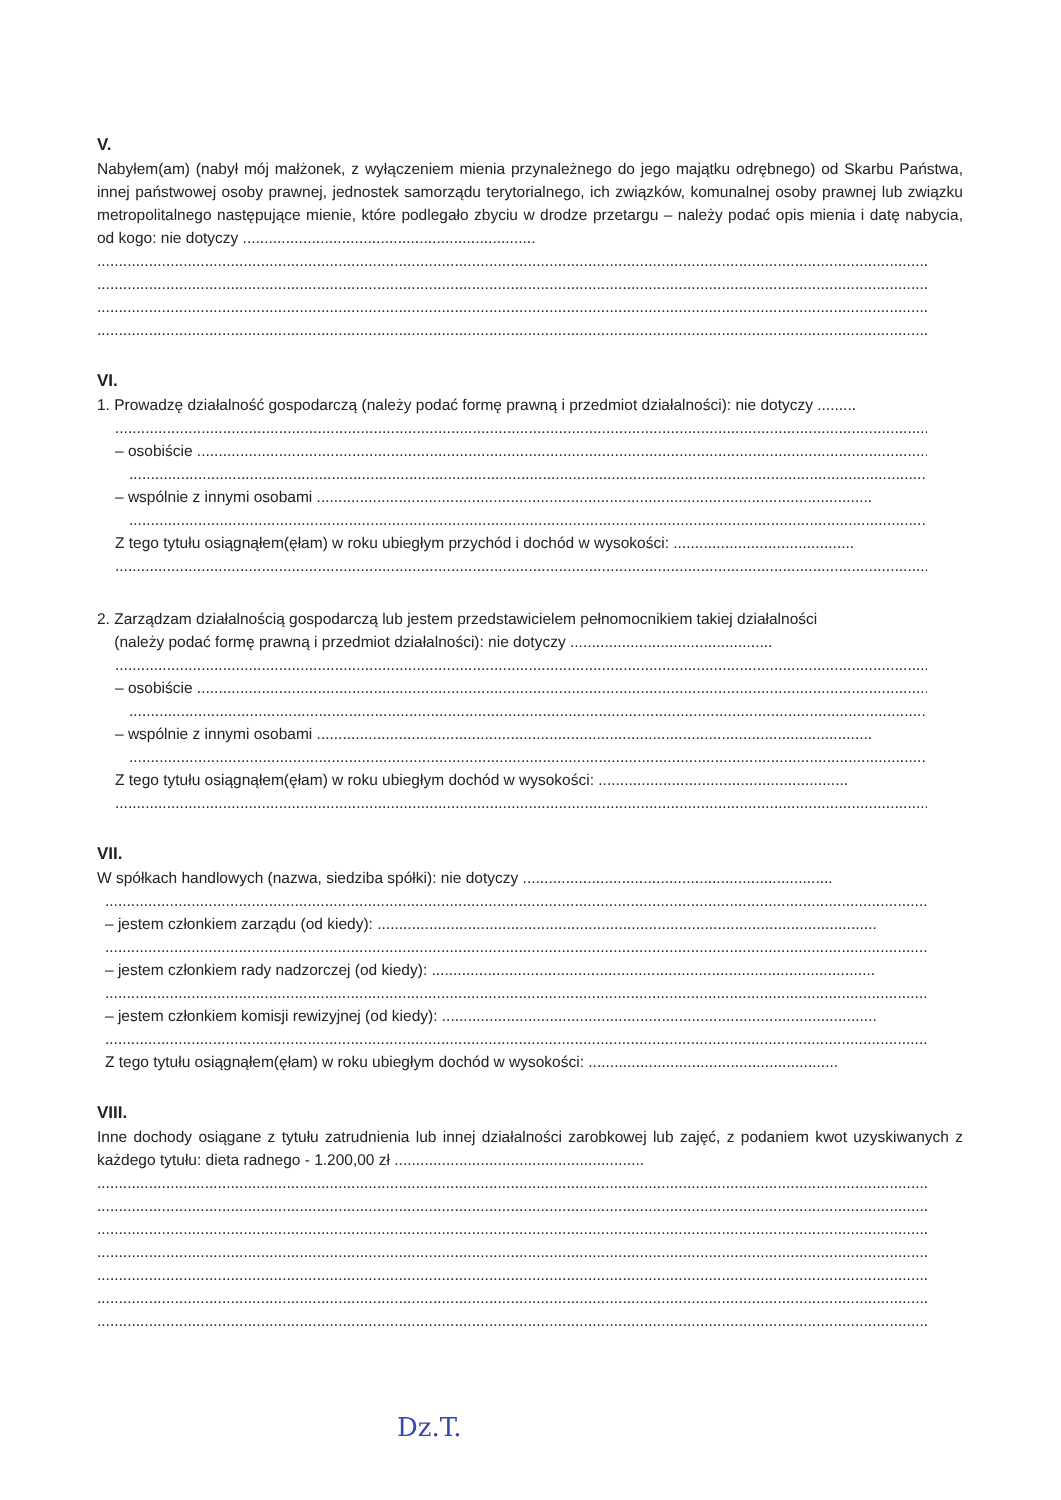V.
Nabyłem(am) (nabył mój małżonek, z wyłączeniem mienia przynależnego do jego majątku odrębnego) od Skarbu Państwa, innej państwowej osoby prawnej, jednostek samorządu terytorialnego, ich związków, komunalnej osoby prawnej lub związku metropolitalnego następujące mienie, które podlegało zbyciu w drodze przetargu – należy podać opis mienia i datę nabycia, od kogo: nie dotyczy ....................................................................
..................................................................................................................................................................................................
..................................................................................................................................................................................................
..................................................................................................................................................................................................
..................................................................................................................................................................................................
VI.
1. Prowadzę działalność gospodarczą (należy podać formę prawną i przedmiot działalności): nie dotyczy .........
..................................................................................................................................................................................................
– osobiście ..........................................................................................................................................................................
..................................................................................................................................................................................................
– wspólnie z innymi osobami .................................................................................................................................
..................................................................................................................................................................................................
Z tego tytułu osiągnąłem(ęłam) w roku ubiegłym przychód i dochód w wysokości: ..........................................
..................................................................................................................................................................................................
2. Zarządzam działalnością gospodarczą lub jestem przedstawicielem pełnomocnikiem takiej działalności
(należy podać formę prawną i przedmiot działalności): nie dotyczy ...............................................
..................................................................................................................................................................................................
– osobiście ..........................................................................................................................................................................
..................................................................................................................................................................................................
– wspólnie z innymi osobami .................................................................................................................................
..................................................................................................................................................................................................
Z tego tytułu osiągnąłem(ęłam) w roku ubiegłym dochód w wysokości: ..........................................................
..................................................................................................................................................................................................
VII.
W spółkach handlowych (nazwa, siedziba spółki): nie dotyczy ........................................................................
..................................................................................................................................................................................................
– jestem członkiem zarządu (od kiedy): ....................................................................................................................
..................................................................................................................................................................................................
– jestem członkiem rady nadzorczej (od kiedy): .......................................................................................................
..................................................................................................................................................................................................
– jestem członkiem komisji rewizyjnej (od kiedy): .....................................................................................................
..................................................................................................................................................................................................
Z tego tytułu osiągnąłem(ęłam) w roku ubiegłym dochód w wysokości: ..........................................................
VIII.
Inne dochody osiągane z tytułu zatrudnienia lub innej działalności zarobkowej lub zajęć, z podaniem kwot uzyskiwanych z każdego tytułu: dieta radnego - 1.200,00 zł ..........................................................
..................................................................................................................................................................................................
..................................................................................................................................................................................................
..................................................................................................................................................................................................
..................................................................................................................................................................................................
..................................................................................................................................................................................................
..................................................................................................................................................................................................
..................................................................................................................................................................................................
Dz.T.